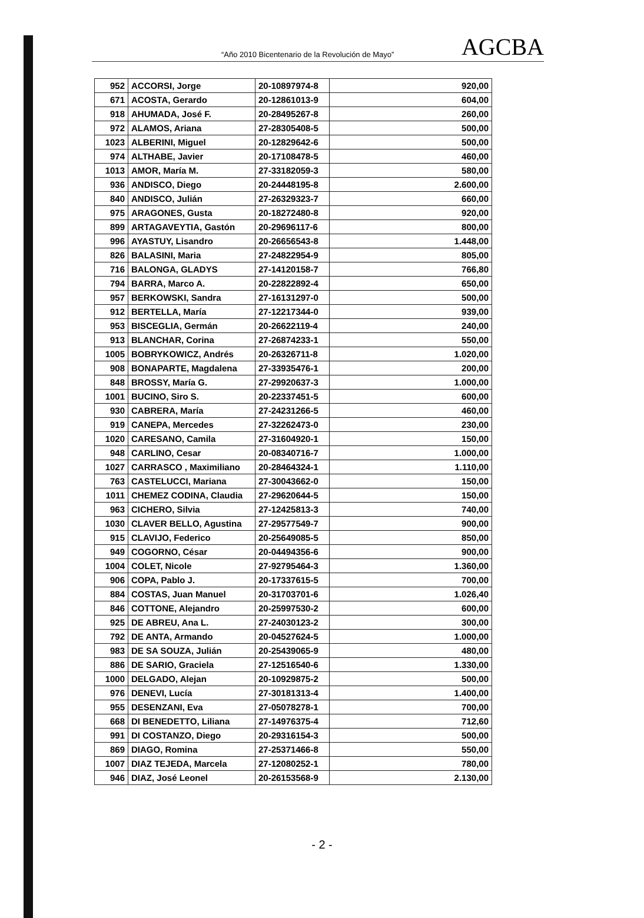“Año 2010 Bicentenario de la Revolución de Mayo” AGCBA
| 952 | ACCORSI, Jorge | 20-10897974-8 | 920,00 |
| 671 | ACOSTA, Gerardo | 20-12861013-9 | 604,00 |
| 918 | AHUMADA, José F. | 20-28495267-8 | 260,00 |
| 972 | ALAMOS, Ariana | 27-28305408-5 | 500,00 |
| 1023 | ALBERINI, Miguel | 20-12829642-6 | 500,00 |
| 974 | ALTHABE, Javier | 20-17108478-5 | 460,00 |
| 1013 | AMOR, María M. | 27-33182059-3 | 580,00 |
| 936 | ANDISCO, Diego | 20-24448195-8 | 2.600,00 |
| 840 | ANDISCO, Julián | 27-26329323-7 | 660,00 |
| 975 | ARAGONES, Gusta | 20-18272480-8 | 920,00 |
| 899 | ARTAGAVEYTIA, Gastón | 20-29696117-6 | 800,00 |
| 996 | AYASTUY, Lisandro | 20-26656543-8 | 1.448,00 |
| 826 | BALASINI, Maria | 27-24822954-9 | 805,00 |
| 716 | BALONGA, GLADYS | 27-14120158-7 | 766,80 |
| 794 | BARRA, Marco A. | 20-22822892-4 | 650,00 |
| 957 | BERKOWSKI, Sandra | 27-16131297-0 | 500,00 |
| 912 | BERTELLA, María | 27-12217344-0 | 939,00 |
| 953 | BISCEGLIA, Germán | 20-26622119-4 | 240,00 |
| 913 | BLANCHAR, Corina | 27-26874233-1 | 550,00 |
| 1005 | BOBRYKOWICZ, Andrés | 20-26326711-8 | 1.020,00 |
| 908 | BONAPARTE, Magdalena | 27-33935476-1 | 200,00 |
| 848 | BROSSY, María G. | 27-29920637-3 | 1.000,00 |
| 1001 | BUCINO, Siro S. | 20-22337451-5 | 600,00 |
| 930 | CABRERA, María | 27-24231266-5 | 460,00 |
| 919 | CANEPA, Mercedes | 27-32262473-0 | 230,00 |
| 1020 | CARESANO, Camila | 27-31604920-1 | 150,00 |
| 948 | CARLINO, Cesar | 20-08340716-7 | 1.000,00 |
| 1027 | CARRASCO , Maximiliano | 20-28464324-1 | 1.110,00 |
| 763 | CASTELUCCI, Mariana | 27-30043662-0 | 150,00 |
| 1011 | CHEMEZ CODINA, Claudia | 27-29620644-5 | 150,00 |
| 963 | CICHERO, Silvia | 27-12425813-3 | 740,00 |
| 1030 | CLAVER BELLO, Agustina | 27-29577549-7 | 900,00 |
| 915 | CLAVIJO, Federico | 20-25649085-5 | 850,00 |
| 949 | COGORNO, César | 20-04494356-6 | 900,00 |
| 1004 | COLET, Nicole | 27-92795464-3 | 1.360,00 |
| 906 | COPA, Pablo J. | 20-17337615-5 | 700,00 |
| 884 | COSTAS, Juan Manuel | 20-31703701-6 | 1.026,40 |
| 846 | COTTONE, Alejandro | 20-25997530-2 | 600,00 |
| 925 | DE ABREU, Ana L. | 27-24030123-2 | 300,00 |
| 792 | DE ANTA, Armando | 20-04527624-5 | 1.000,00 |
| 983 | DE SA SOUZA, Julián | 20-25439065-9 | 480,00 |
| 886 | DE SARIO, Graciela | 27-12516540-6 | 1.330,00 |
| 1000 | DELGADO, Alejan | 20-10929875-2 | 500,00 |
| 976 | DENEVI, Lucía | 27-30181313-4 | 1.400,00 |
| 955 | DESENZANI, Eva | 27-05078278-1 | 700,00 |
| 668 | DI BENEDETTO, Liliana | 27-14976375-4 | 712,60 |
| 991 | DI COSTANZO, Diego | 20-29316154-3 | 500,00 |
| 869 | DIAGO, Romina | 27-25371466-8 | 550,00 |
| 1007 | DIAZ TEJEDA, Marcela | 27-12080252-1 | 780,00 |
| 946 | DIAZ, José Leonel | 20-26153568-9 | 2.130,00 |
- 2 -